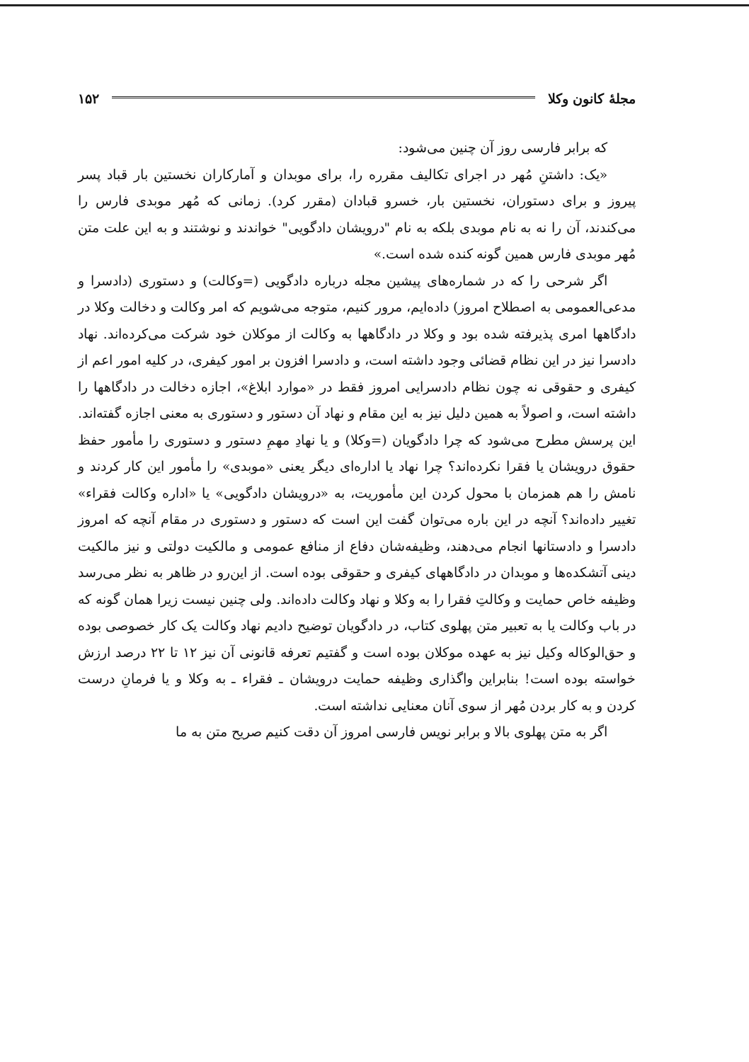مجلهٔ کانون وکلا ۱۵۲
که برابر فارسی روز آن چنین می‌شود:
«یک: داشتنِ مُهر در اجرای تکالیف مقرره را، برای موبدان و آمارکاران نخستین بار قباد پسر پیروز و برای دستوران، نخستین بار، خسرو قبادان (مقرر کرد). زمانی که مُهر موبدی فارس را می‌کندند، آن را نه به نام موبدی بلکه به نام "درویشان دادگویی" خواندند و نوشتند و به این علت متن مُهر موبدی فارس همین گونه کنده شده است.»
اگر شرحی را که در شماره‌های پیشین مجله درباره دادگویی (=وکالت) و دستوری (دادسرا و مدعی‌العمومی به اصطلاح امروز) داده‌ایم، مرور کنیم، متوجه می‌شویم که امر وکالت و دخالت وکلا در دادگاهها امری پذیرفته شده بود و وکلا در دادگاهها به وکالت از موکلان خود شرکت می‌کرده‌اند. نهاد دادسرا نیز در این نظام قضائی وجود داشته است، و دادسرا افزون بر امور کیفری، در کلیه امور اعم از کیفری و حقوقی نه چون نظام دادسرایی امروز فقط در «موارد ابلاغ»، اجازه دخالت در دادگاهها را داشته است، و اصولاً به همین دلیل نیز به این مقام و نهاد آن دستور و دستوری به معنی اجازه گفته‌اند. این پرسش مطرح می‌شود که چرا دادگویان (=وکلا) و یا نهادِ مهمِ دستور و دستوری را مأمور حفظ حقوق درویشان یا فقرا نکرده‌اند؟ چرا نهاد یا اداره‌ای دیگر یعنی «موبدی» را مأمور این کار کردند و نامش را هم همزمان با محول کردن این مأموریت، به «درویشان دادگویی» یا «اداره وکالت فقراء» تغییر داده‌اند؟ آنچه در این باره می‌توان گفت این است که دستور و دستوری در مقام آنچه که امروز دادسرا و دادستانها انجام می‌دهند، وظیفه‌شان دفاع از منافع عمومی و مالکیت دولتی و نیز مالکیت دینی آتشکده‌ها و موبدان در دادگاههای کیفری و حقوقی بوده است. از این‌رو در ظاهر به نظر می‌رسد وظیفه خاص حمایت و وکالتِ فقرا را به وکلا و نهاد وکالت داده‌اند. ولی چنین نیست زیرا همان گونه که در باب وکالت یا به تعبیر متن پهلوی کتاب، در دادگویان توضیح دادیم نهاد وکالت یک کار خصوصی بوده و حق‌الوکاله وکیل نیز به عهده موکلان بوده است و گفتیم تعرفه قانونی آن نیز ۱۲ تا ۲۲ درصد ارزش خواسته بوده است! بنابراین واگذاری وظیفه حمایت درویشان ـ فقراء ـ به وکلا و یا فرمانِ درست کردن و به کار بردن مُهر از سوی آنان معنایی نداشته است.
اگر به متن پهلوی بالا و برابر نویس فارسی امروز آن دقت کنیم صریح متن به ما